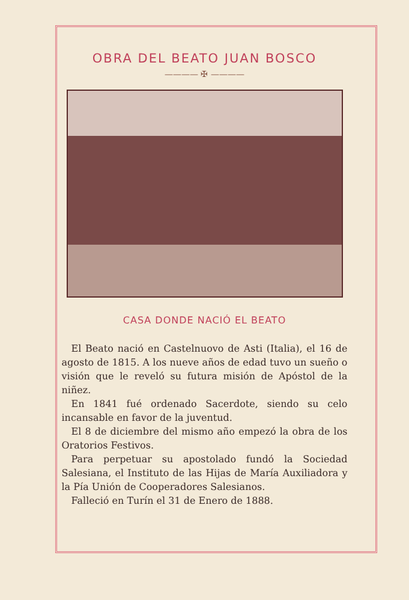OBRA DEL BEATO JUAN BOSCO
———— ✠ ————
CASA DONDE NACIÓ EL BEATO
El Beato nació en Castelnuovo de Asti (Italia), el 16 de agosto de 1815. A los nueve años de edad tuvo un sueño o visión que le reveló su futura misión de Apóstol de la niñez.
En 1841 fué ordenado Sacerdote, siendo su celo incansable en favor de la juventud.
El 8 de diciembre del mismo año empezó la obra de los Oratorios Festivos.
Para perpetuar su apostolado fundó la Sociedad Salesiana, el Instituto de las Hijas de María Auxiliadora y la Pía Unión de Cooperadores Salesianos.
Falleció en Turín el 31 de Enero de 1888.